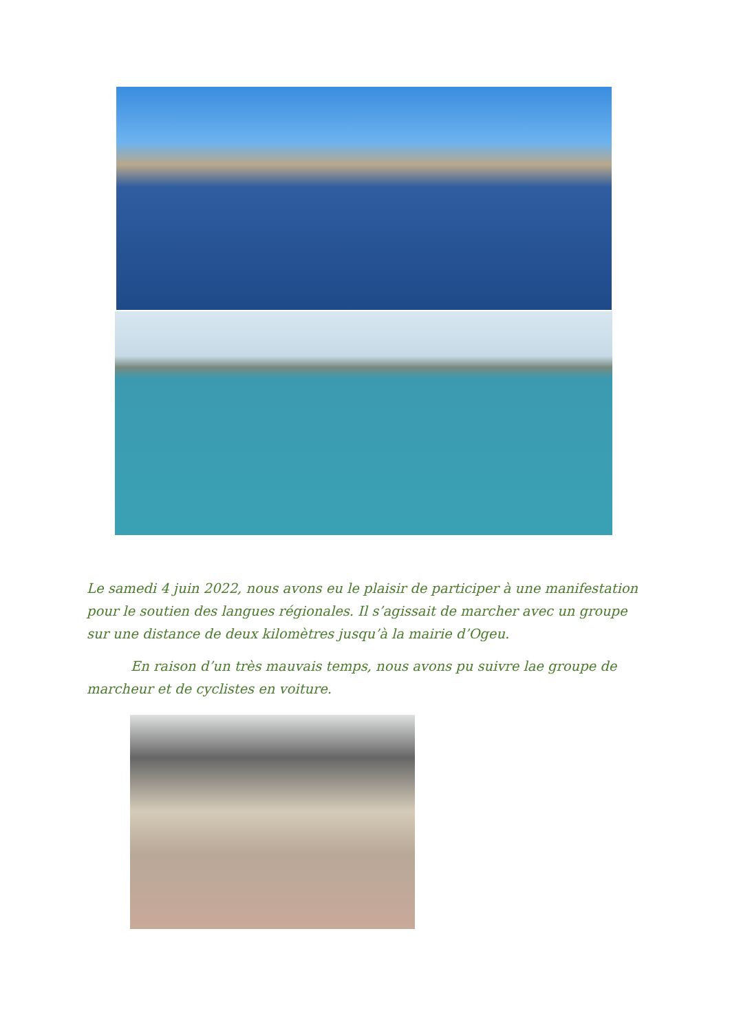Le samedi 4 juin 2022, nous avons eu le plaisir de participer à une manifestation pour le soutien des langues régionales. Il s’agissait de marcher avec un groupe sur une distance de deux kilomètres jusqu’à la mairie d’Ogeu.
En raison d’un très mauvais temps, nous avons pu suivre lae groupe de marcheur et de cyclistes en voiture.